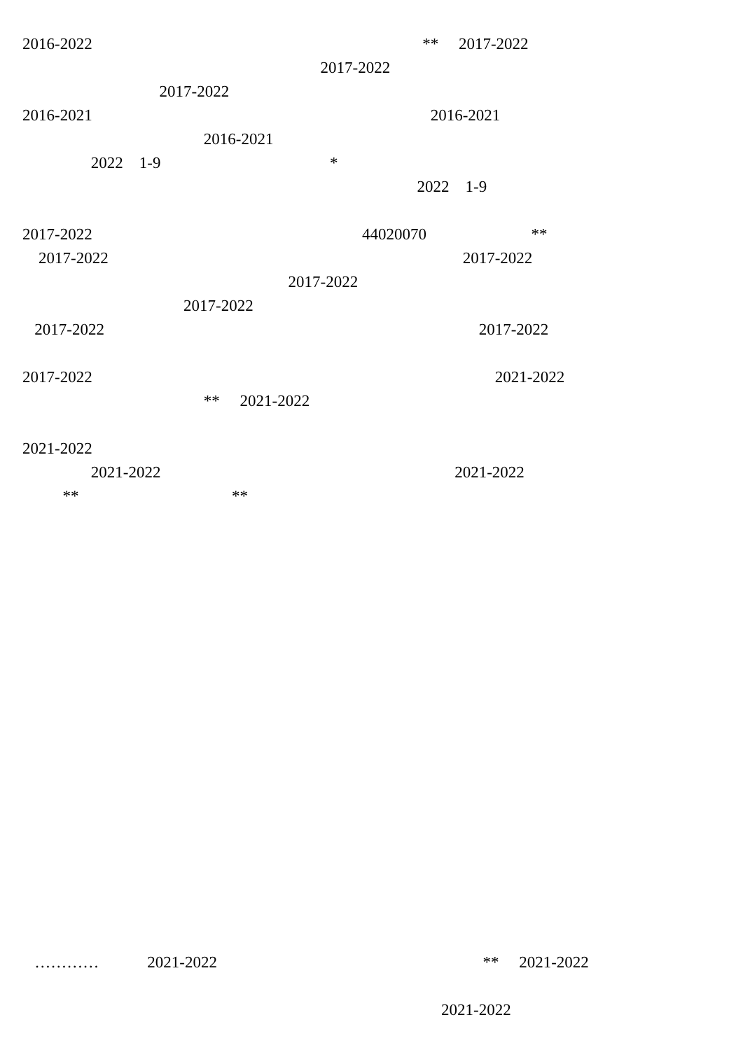2016-2022 ** 2017-2022
2017-2022
2017-2022
2016-2021 2016-2021
2016-2021
2022 1-9 *
2022 1-9
2017-2022 44020070 **
2017-2022 2017-2022
2017-2022
2017-2022
2017-2022 2017-2022
2017-2022 2021-2022
** 2021-2022
2021-2022
2021-2022 2021-2022
** **
………… 2021-2022 ** 2021-2022
2021-2022